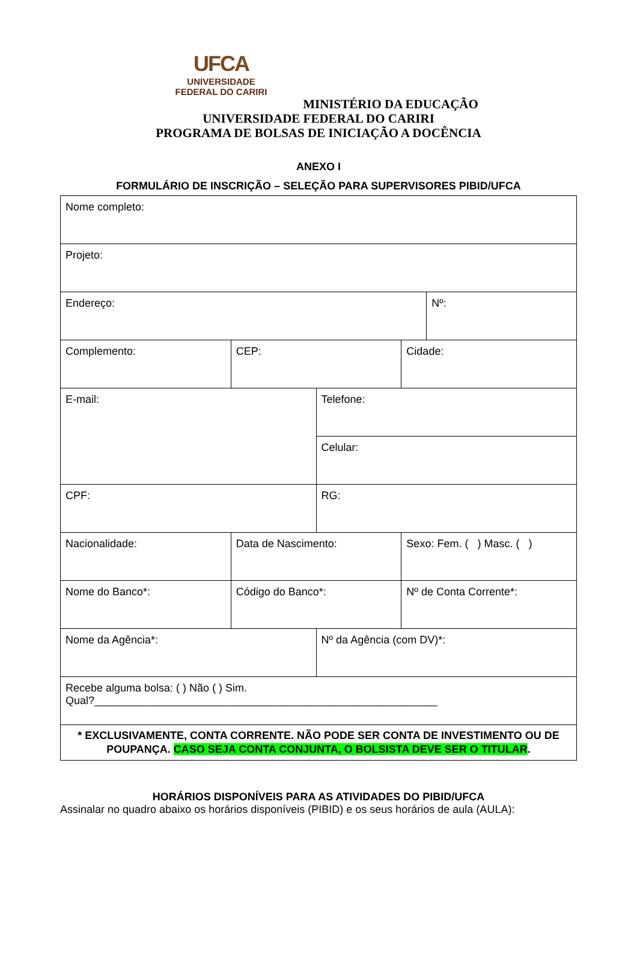UFCA
UNIVERSIDADE
FEDERAL DO CARIRI
MINISTÉRIO DA EDUCAÇÃO
UNIVERSIDADE FEDERAL DO CARIRI
PROGRAMA DE BOLSAS DE INICIAÇÃO A DOCÊNCIA
ANEXO I
FORMULÁRIO DE INSCRIÇÃO – SELEÇÃO PARA SUPERVISORES PIBID/UFCA
| Nome completo: | | | | |
| Projeto: | | | | |
| Endereço: | | | | Nº: |
| Complemento: | CEP: | | Cidade: | |
| E-mail: | | Telefone: | | |
| | | Celular: | | |
| CPF: | | RG: | | |
| Nacionalidade: | Data de Nascimento: | | Sexo: Fem. ( ) Masc. ( ) | |
| Nome do Banco*: | Código do Banco*: | | Nº de Conta Corrente*: | |
| Nome da Agência*: | | Nº da Agência (com DV)*: | | |
| Recebe alguma bolsa: ( ) Não ( ) Sim. Qual?_________________________________________________________ | | | | |
| * EXCLUSIVAMENTE, CONTA CORRENTE. NÃO PODE SER CONTA DE INVESTIMENTO OU DE POUPANÇA. CASO SEJA CONTA CONJUNTA, O BOLSISTA DEVE SER O TITULAR . | | | | |
HORÁRIOS DISPONÍVEIS PARA AS ATIVIDADES DO PIBID/UFCA
Assinalar no quadro abaixo os horários disponíveis (PIBID) e os seus horários de aula (AULA):